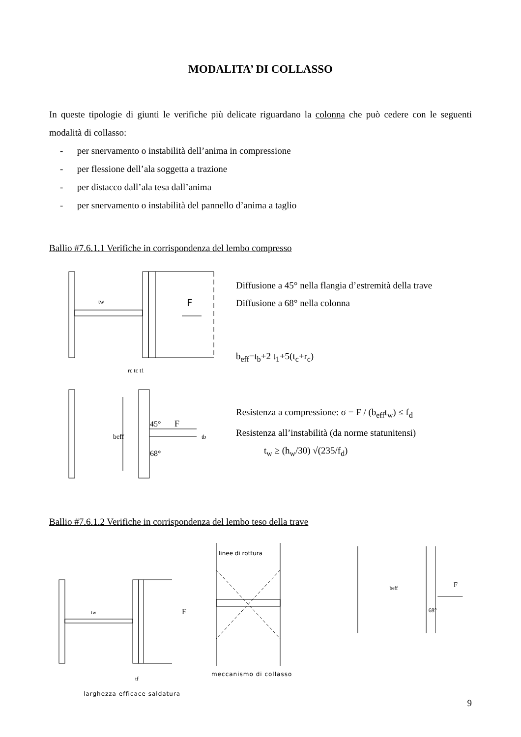MODALITA’ DI COLLASSO
In queste tipologie di giunti le verifiche più delicate riguardano la colonna che può cedere con le seguenti modalità di collasso:
- per snervamento o instabilità dell’anima in compressione
- per flessione dell’ala soggetta a trazione
- per distacco dall’ala tesa dall’anima
- per snervamento o instabilità del pannello d’anima a taglio
Ballio #7.6.1.1 Verifiche in corrispondenza del lembo compresso
F
tw
rc tc t1
beff
45°
F
68°
tb
Diffusione a 45° nella flangia d’estremità della trave
Diffusione a 68° nella colonna
b<sub>eff</sub>=t<sub>b</sub>+2 t<sub>1</sub>+5(t<sub>c</sub>+r<sub>c</sub>)
Resistenza a compressione: σ = F / (b<sub>eff</sub>t<sub>w</sub>) ≤ f<sub>d</sub>
Resistenza all’instabilità (da norme statunitensi)
t<sub>w</sub> ≥ (h<sub>w</sub>/30) √(235/f<sub>d</sub>)
Ballio #7.6.1.2 Verifiche in corrispondenza del lembo teso della trave
tw
F
tf
larghezza efficace saldatura
linee di rottura
meccanismo di collasso
F
beff
68°
9